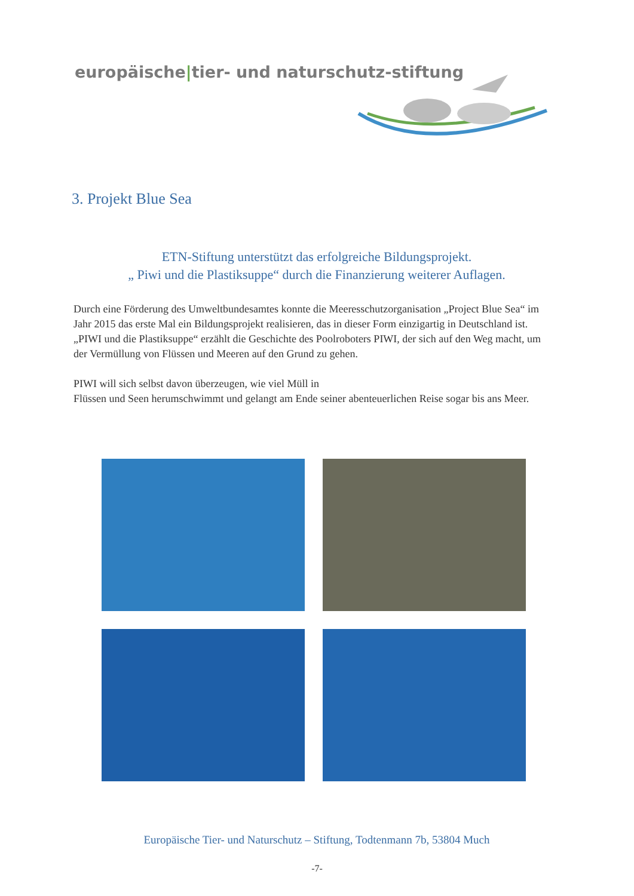europäische|tier- und naturschutz-stiftung
3. Projekt Blue Sea
ETN-Stiftung unterstützt das erfolgreiche Bildungsprojekt.
„ Piwi und die Plastiksuppe“ durch die Finanzierung weiterer Auflagen.
Durch eine Förderung des Umweltbundesamtes konnte die Meeresschutzorganisation „Project Blue Sea“ im Jahr 2015 das erste Mal ein Bildungsprojekt realisieren, das in dieser Form einzigartig in Deutschland ist. „PIWI und die Plastiksuppe“ erzählt die Geschichte des Poolroboters PIWI, der sich auf den Weg macht, um der Vermüllung von Flüssen und Meeren auf den Grund zu gehen.
PIWI will sich selbst davon überzeugen, wie viel Müll in
Flüssen und Seen herumschwimmt und gelangt am Ende seiner abenteuerlichen Reise sogar bis ans Meer.
Europäische Tier- und Naturschutz – Stiftung, Todtenmann 7b, 53804 Much
-7-